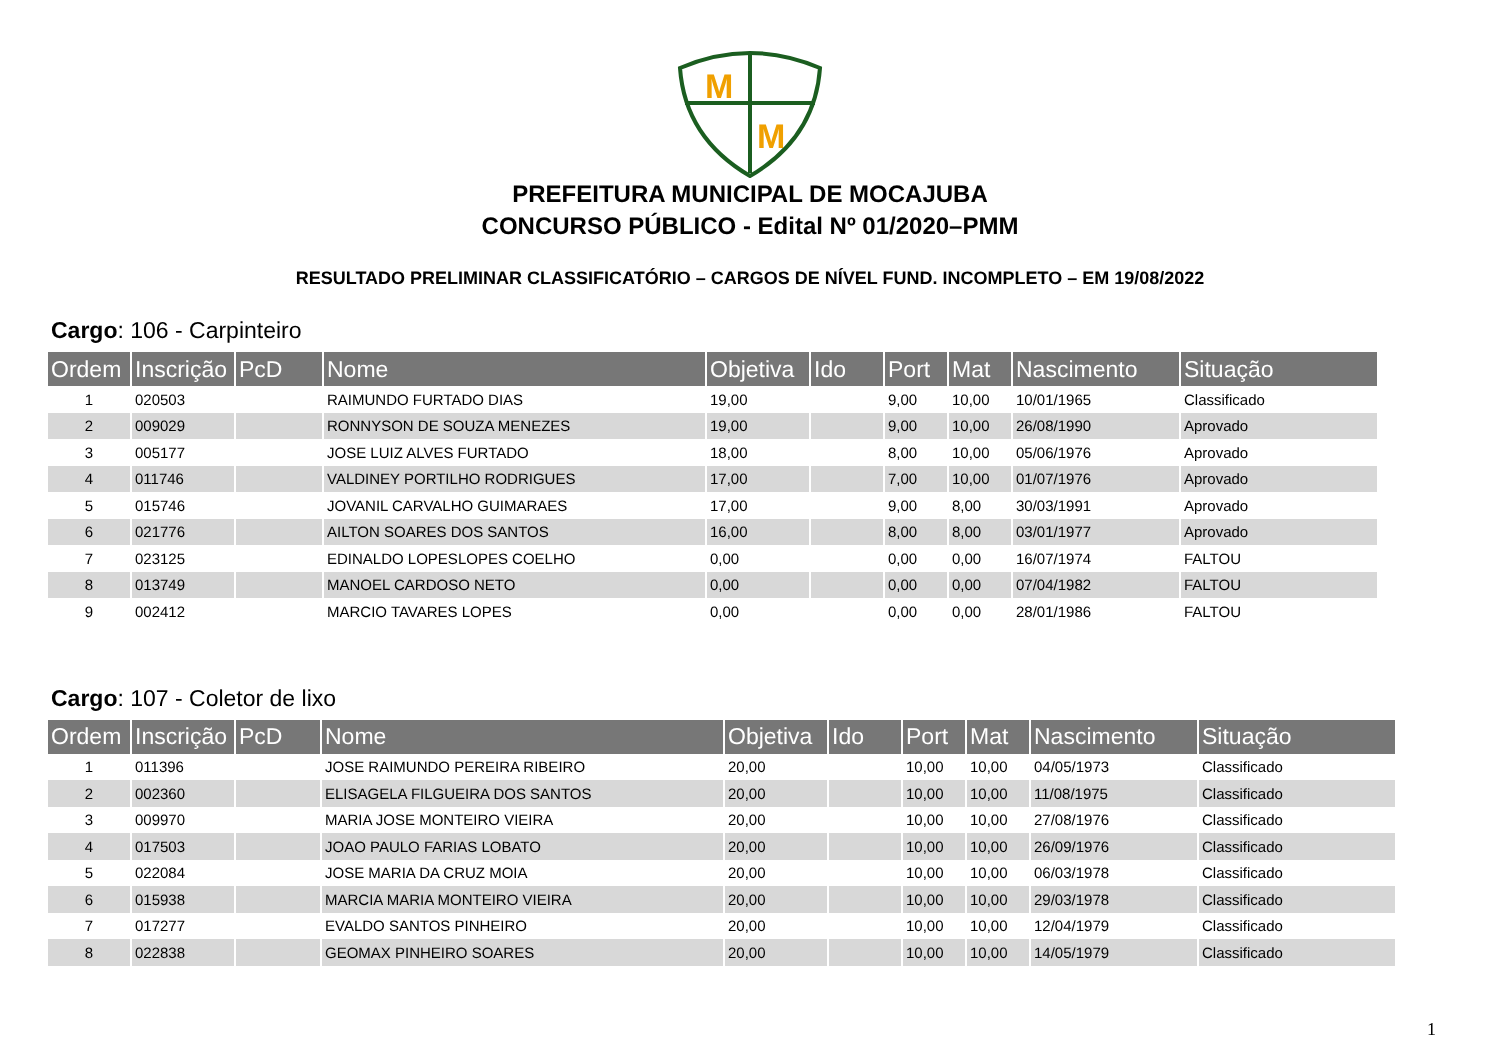M
M
PREFEITURA MUNICIPAL DE MOCAJUBA
CONCURSO PÚBLICO - Edital Nº 01/2020–PMM
RESULTADO PRELIMINAR CLASSIFICATÓRIO – CARGOS DE NÍVEL FUND. INCOMPLETO – EM 19/08/2022
Cargo: 106 - Carpinteiro
| Ordem | Inscrição | PcD | Nome | Objetiva | Ido | Port | Mat | Nascimento | Situação |
| --- | --- | --- | --- | --- | --- | --- | --- | --- | --- |
| 1 | 020503 | | RAIMUNDO FURTADO DIAS | 19,00 | | 9,00 | 10,00 | 10/01/1965 | Classificado |
| 2 | 009029 | | RONNYSON DE SOUZA MENEZES | 19,00 | | 9,00 | 10,00 | 26/08/1990 | Aprovado |
| 3 | 005177 | | JOSE LUIZ ALVES FURTADO | 18,00 | | 8,00 | 10,00 | 05/06/1976 | Aprovado |
| 4 | 011746 | | VALDINEY PORTILHO RODRIGUES | 17,00 | | 7,00 | 10,00 | 01/07/1976 | Aprovado |
| 5 | 015746 | | JOVANIL CARVALHO GUIMARAES | 17,00 | | 9,00 | 8,00 | 30/03/1991 | Aprovado |
| 6 | 021776 | | AILTON SOARES DOS SANTOS | 16,00 | | 8,00 | 8,00 | 03/01/1977 | Aprovado |
| 7 | 023125 | | EDINALDO LOPESLOPES COELHO | 0,00 | | 0,00 | 0,00 | 16/07/1974 | FALTOU |
| 8 | 013749 | | MANOEL CARDOSO NETO | 0,00 | | 0,00 | 0,00 | 07/04/1982 | FALTOU |
| 9 | 002412 | | MARCIO TAVARES LOPES | 0,00 | | 0,00 | 0,00 | 28/01/1986 | FALTOU |
Cargo: 107 - Coletor de lixo
| Ordem | Inscrição | PcD | Nome | Objetiva | Ido | Port | Mat | Nascimento | Situação |
| --- | --- | --- | --- | --- | --- | --- | --- | --- | --- |
| 1 | 011396 | | JOSE RAIMUNDO PEREIRA RIBEIRO | 20,00 | | 10,00 | 10,00 | 04/05/1973 | Classificado |
| 2 | 002360 | | ELISAGELA FILGUEIRA DOS SANTOS | 20,00 | | 10,00 | 10,00 | 11/08/1975 | Classificado |
| 3 | 009970 | | MARIA JOSE MONTEIRO VIEIRA | 20,00 | | 10,00 | 10,00 | 27/08/1976 | Classificado |
| 4 | 017503 | | JOAO PAULO FARIAS LOBATO | 20,00 | | 10,00 | 10,00 | 26/09/1976 | Classificado |
| 5 | 022084 | | JOSE MARIA DA CRUZ MOIA | 20,00 | | 10,00 | 10,00 | 06/03/1978 | Classificado |
| 6 | 015938 | | MARCIA MARIA MONTEIRO VIEIRA | 20,00 | | 10,00 | 10,00 | 29/03/1978 | Classificado |
| 7 | 017277 | | EVALDO SANTOS PINHEIRO | 20,00 | | 10,00 | 10,00 | 12/04/1979 | Classificado |
| 8 | 022838 | | GEOMAX PINHEIRO SOARES | 20,00 | | 10,00 | 10,00 | 14/05/1979 | Classificado |
1